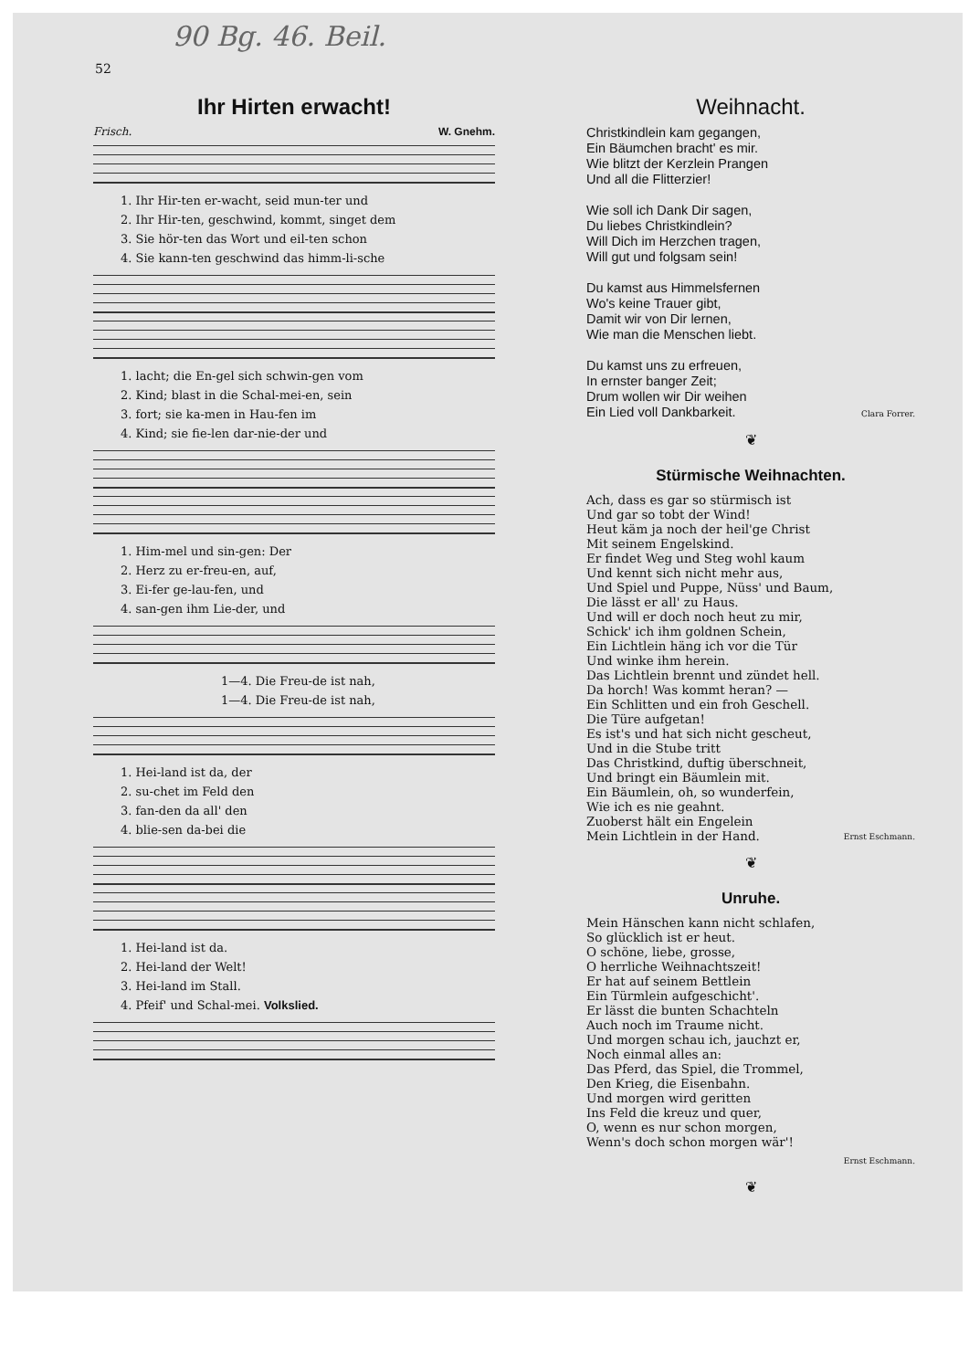90 Bg. 46. Beil.
52
Ihr Hirten erwacht!
Frisch. W. Gnehm.
1. Ihr Hir-ten er-wacht, seid mun-ter und
2. Ihr Hir-ten, geschwind, kommt, singet dem
3. Sie hör-ten das Wort und eil-ten schon
4. Sie kann-ten geschwind das himm-li-sche
1. lacht; die En-gel sich schwin-gen vom
2. Kind; blast in die Schal-mei-en, sein
3. fort; sie ka-men in Hau-fen im
4. Kind; sie fie-len dar-nie-der und
1. Him-mel und sin-gen: Der
2. Herz zu er-freu-en, auf,
3. Ei-fer ge-lau-fen, und
4. san-gen ihm Lie-der, und
1—4. Die Freu-de ist nah,
1—4. Die Freu-de ist nah,
1. Hei-land ist da, der
2. su-chet im Feld den
3. fan-den da all' den
4. blie-sen da-bei die
1. Hei-land ist da.
2. Hei-land der Welt!
3. Hei-land im Stall.
4. Pfeif' und Schal-mei. Volkslied.
Weihnacht.
Christkindlein kam gegangen,
Ein Bäumchen bracht' es mir.
Wie blitzt der Kerzlein Prangen
Und all die Flitterzier!
Wie soll ich Dank Dir sagen,
Du liebes Christkindlein?
Will Dich im Herzchen tragen,
Will gut und folgsam sein!
Du kamst aus Himmelsfernen
Wo's keine Trauer gibt,
Damit wir von Dir lernen,
Wie man die Menschen liebt.
Du kamst uns zu erfreuen,
In ernster banger Zeit;
Drum wollen wir Dir weihen
Ein Lied voll Dankbarkeit.
Clara Forrer.
❦
Stürmische Weihnachten.
Ach, dass es gar so stürmisch ist
Und gar so tobt der Wind!
Heut käm ja noch der heil'ge Christ
Mit seinem Engelskind.
Er findet Weg und Steg wohl kaum
Und kennt sich nicht mehr aus,
Und Spiel und Puppe, Nüss' und Baum,
Die lässt er all' zu Haus.
Und will er doch noch heut zu mir,
Schick' ich ihm goldnen Schein,
Ein Lichtlein häng ich vor die Tür
Und winke ihm herein.
Das Lichtlein brennt und zündet hell.
Da horch! Was kommt heran? —
Ein Schlitten und ein froh Geschell.
Die Türe aufgetan!
Es ist's und hat sich nicht gescheut,
Und in die Stube tritt
Das Christkind, duftig überschneit,
Und bringt ein Bäumlein mit.
Ein Bäumlein, oh, so wunderfein,
Wie ich es nie geahnt.
Zuoberst hält ein Engelein
Mein Lichtlein in der Hand.
Ernst Eschmann.
❦
Unruhe.
Mein Hänschen kann nicht schlafen,
So glücklich ist er heut.
O schöne, liebe, grosse,
O herrliche Weihnachtszeit!
Er hat auf seinem Bettlein
Ein Türmlein aufgeschicht'.
Er lässt die bunten Schachteln
Auch noch im Traume nicht.
Und morgen schau ich, jauchzt er,
Noch einmal alles an:
Das Pferd, das Spiel, die Trommel,
Den Krieg, die Eisenbahn.
Und morgen wird geritten
Ins Feld die kreuz und quer,
O, wenn es nur schon morgen,
Wenn's doch schon morgen wär'!
Ernst Eschmann.
❦